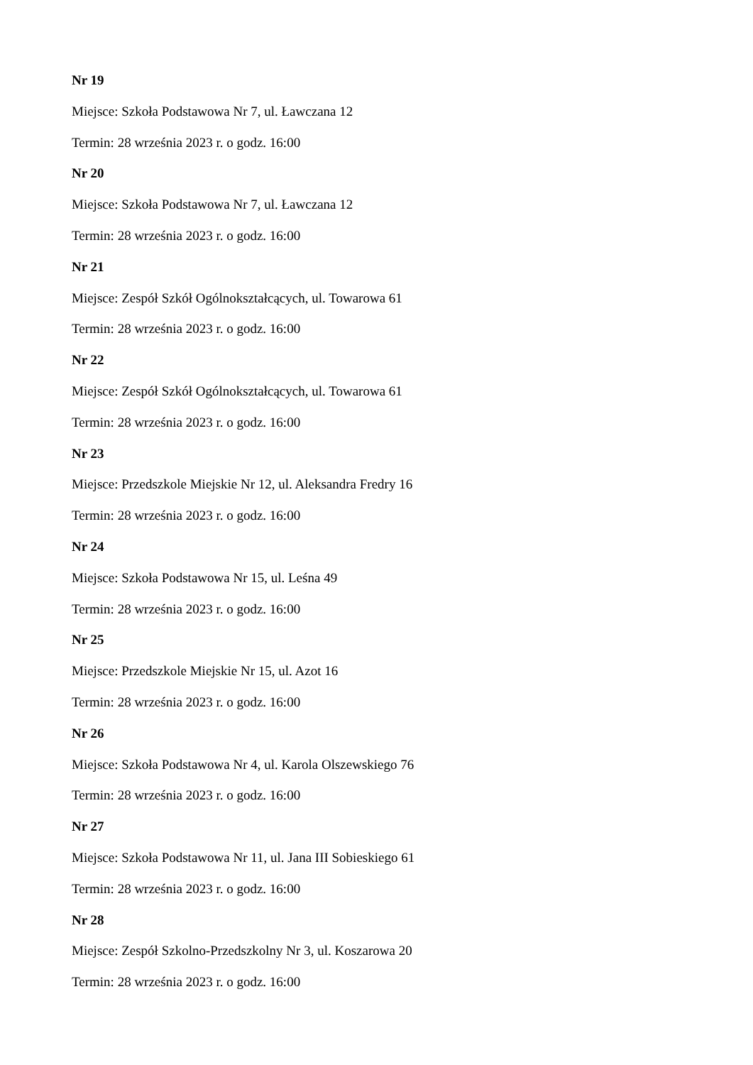Nr 19
Miejsce: Szkoła Podstawowa Nr 7, ul. Ławczana 12
Termin: 28 września 2023 r. o godz. 16:00
Nr 20
Miejsce: Szkoła Podstawowa Nr 7, ul. Ławczana 12
Termin: 28 września 2023 r. o godz. 16:00
Nr 21
Miejsce: Zespół Szkół Ogólnokształcących, ul. Towarowa 61
Termin: 28 września 2023 r. o godz. 16:00
Nr 22
Miejsce: Zespół Szkół Ogólnokształcących, ul. Towarowa 61
Termin: 28 września 2023 r. o godz. 16:00
Nr 23
Miejsce: Przedszkole Miejskie Nr 12, ul. Aleksandra Fredry 16
Termin: 28 września 2023 r. o godz. 16:00
Nr 24
Miejsce: Szkoła Podstawowa Nr 15, ul. Leśna 49
Termin: 28 września 2023 r. o godz. 16:00
Nr 25
Miejsce: Przedszkole Miejskie Nr 15, ul. Azot 16
Termin: 28 września 2023 r. o godz. 16:00
Nr 26
Miejsce: Szkoła Podstawowa Nr 4, ul. Karola Olszewskiego 76
Termin: 28 września 2023 r. o godz. 16:00
Nr 27
Miejsce: Szkoła Podstawowa Nr 11, ul. Jana III Sobieskiego 61
Termin: 28 września 2023 r. o godz. 16:00
Nr 28
Miejsce: Zespół Szkolno-Przedszkolny Nr 3, ul. Koszarowa 20
Termin: 28 września 2023 r. o godz. 16:00